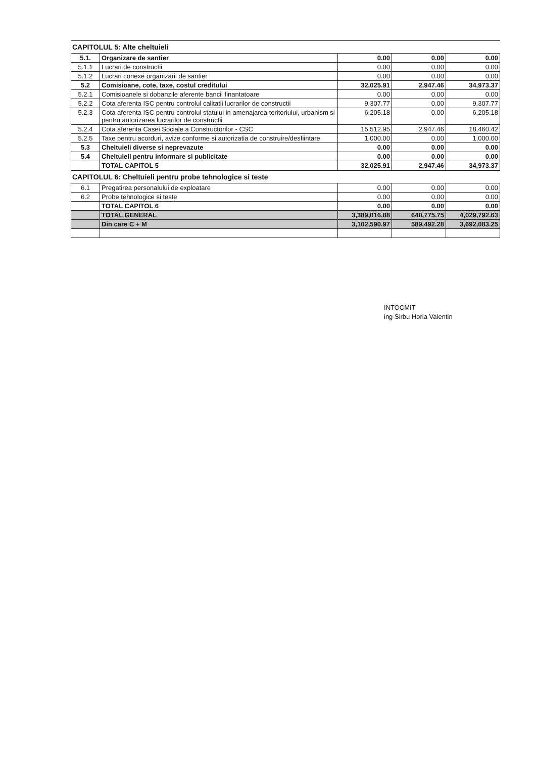CAPITOLUL 5: Alte cheltuieli
| 5.1. | Organizare de santier | 0.00 | 0.00 | 0.00 |
| 5.1.1 | Lucrari de constructii | 0.00 | 0.00 | 0.00 |
| 5.1.2 | Lucrari conexe organizarii de santier | 0.00 | 0.00 | 0.00 |
| 5.2 | Comisioane, cote, taxe, costul creditului | 32,025.91 | 2,947.46 | 34,973.37 |
| 5.2.1 | Comisioanele si dobanzile aferente bancii finantatoare | 0.00 | 0.00 | 0.00 |
| 5.2.2 | Cota aferenta ISC pentru controlul calitatii lucrarilor de constructii | 9,307.77 | 0.00 | 9,307.77 |
| 5.2.3 | Cota aferenta ISC pentru controlul statului in amenajarea teritoriului, urbanism si pentru autorizarea lucrarilor de constructii | 6,205.18 | 0.00 | 6,205.18 |
| 5.2.4 | Cota aferenta Casei Sociale a Constructorilor - CSC | 15,512.95 | 2,947.46 | 18,460.42 |
| 5.2.5 | Taxe pentru acorduri, avize conforme si autorizatia de construire/desfiintare | 1,000.00 | 0.00 | 1,000.00 |
| 5.3 | Cheltuieli diverse si neprevazute | 0.00 | 0.00 | 0.00 |
| 5.4 | Cheltuieli pentru informare si publicitate | 0.00 | 0.00 | 0.00 |
| | TOTAL CAPITOL 5 | 32,025.91 | 2,947.46 | 34,973.37 |
CAPITOLUL 6: Cheltuieli pentru probe tehnologice si teste
| 6.1 | Pregatirea personalului de exploatare | 0.00 | 0.00 | 0.00 |
| 6.2 | Probe tehnologice si teste | 0.00 | 0.00 | 0.00 |
| | TOTAL CAPITOL 6 | 0.00 | 0.00 | 0.00 |
| | TOTAL GENERAL | 3,389,016.88 | 640,775.75 | 4,029,792.63 |
| | Din care C + M | 3,102,590.97 | 589,492.28 | 3,692,083.25 |
INTOCMIT
ing Sirbu Horia Valentin